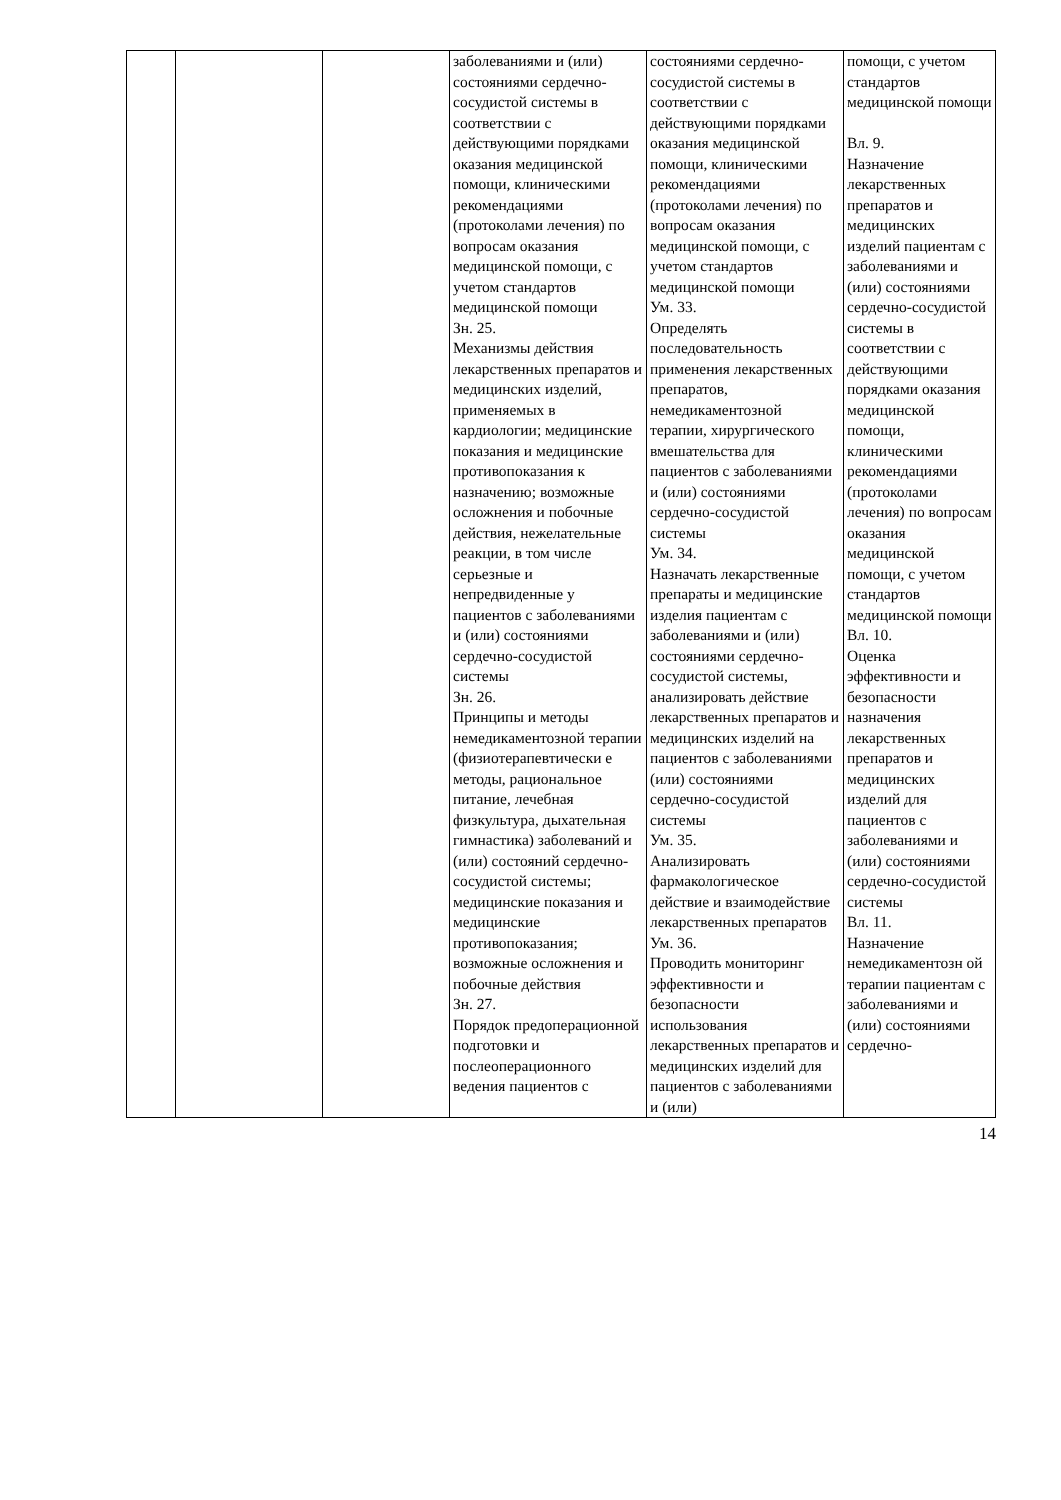| | | | заболеваниями и (или) состояниями сердечно-сосудистой системы в соответствии с действующими порядками оказания медицинской помощи, клиническими рекомендациями (протоколами лечения) по вопросам оказания медицинской помощи, с учетом стандартов медицинской помощи Зн. 25. Механизмы действия лекарственных препаратов и медицинских изделий, применяемых в кардиологии; медицинские показания и медицинские противопоказания к назначению; возможные осложнения и побочные действия, нежелательные реакции, в том числе серьезные и непредвиденные у пациентов с заболеваниями и (или) состояниями сердечно-сосудистой системы Зн. 26. Принципы и методы немедикаментозной терапии (физиотерапевтически е методы, рациональное питание, лечебная физкультура, дыхательная гимнастика) заболеваний и (или) состояний сердечно-сосудистой системы; медицинские показания и медицинские противопоказания; возможные осложнения и побочные действия Зн. 27. Порядок предоперационной подготовки и послеоперационного ведения пациентов с | состояниями сердечно-сосудистой системы в соответствии с действующими порядками оказания медицинской помощи, клиническими рекомендациями (протоколами лечения) по вопросам оказания медицинской помощи, с учетом стандартов медицинской помощи Ум. 33. Определять последовательность применения лекарственных препаратов, немедикаментозной терапии, хирургического вмешательства для пациентов с заболеваниями и (или) состояниями сердечно-сосудистой системы Ум. 34. Назначать лекарственные препараты и медицинские изделия пациентам с заболеваниями и (или) состояниями сердечно-сосудистой системы, анализировать действие лекарственных препаратов и медицинских изделий на пациентов с заболеваниями (или) состояниями сердечно-сосудистой системы Ум. 35. Анализировать фармакологическое действие и взаимодействие лекарственных препаратов Ум. 36. Проводить мониторинг эффективности и безопасности использования лекарственных препаратов и медицинских изделий для пациентов с заболеваниями и (или) | помощи, с учетом стандартов медицинской помощи Вл. 9. Назначение лекарственных препаратов и медицинских изделий пациентам с заболеваниями и (или) состояниями сердечно-сосудистой системы в соответствии с действующими порядками оказания медицинской помощи, клиническими рекомендациями (протоколами лечения) по вопросам оказания медицинской помощи, с учетом стандартов медицинской помощи Вл. 10. Оценка эффективности и безопасности назначения лекарственных препаратов и медицинских изделий для пациентов с заболеваниями и (или) состояниями сердечно-сосудистой системы Вл. 11. Назначение немедикаментозн ой терапии пациентам с заболеваниями и (или) состояниями сердечно- |
14